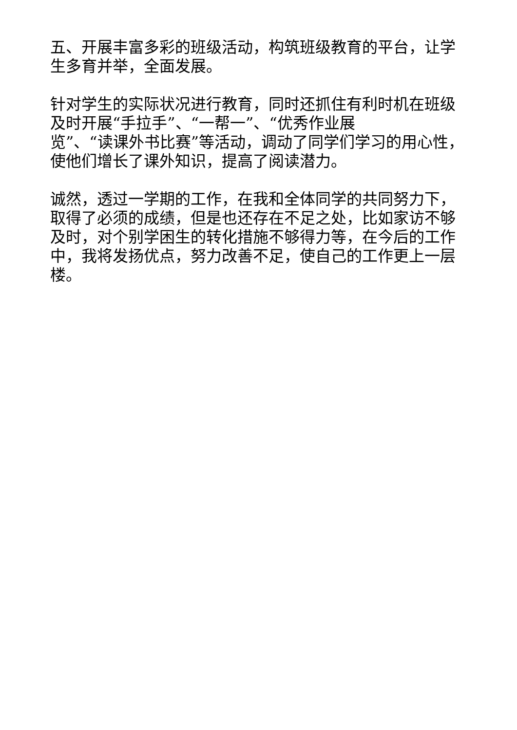五、开展丰富多彩的班级活动，构筑班级教育的平台，让学生多育并举，全面发展。
针对学生的实际状况进行教育，同时还抓住有利时机在班级及时开展“手拉手”、“一帮一”、“优秀作业展
览”、“读课外书比赛”等活动，调动了同学们学习的用心性，使他们增长了课外知识，提高了阅读潜力。
诚然，透过一学期的工作，在我和全体同学的共同努力下，取得了必须的成绩，但是也还存在不足之处，比如家访不够及时，对个别学困生的转化措施不够得力等，在今后的工作中，我将发扬优点，努力改善不足，使自己的工作更上一层楼。